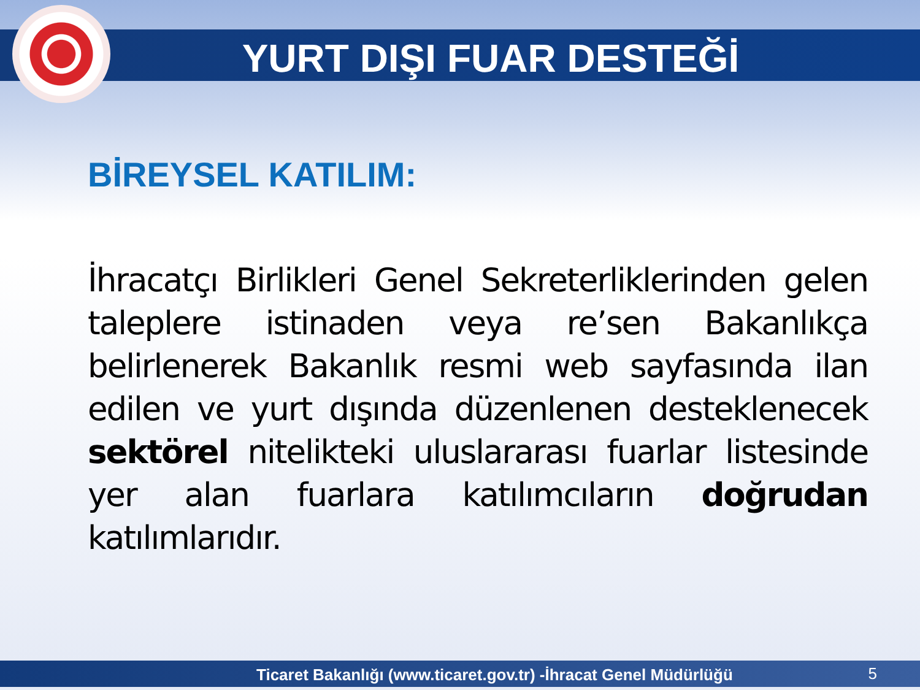YURT DIŞI FUAR DESTEĞİ
BİREYSEL KATILIM:
İhracatçı Birlikleri Genel Sekreterliklerinden gelen taleplere istinaden veya re’sen Bakanlıkça belirlenerek Bakanlık resmi web sayfasında ilan edilen ve yurt dışında düzenlenen desteklenecek sektörel nitelikteki uluslararası fuarlar listesinde yer alan fuarlara katılımcıların doğrudan katılımlarıdır.
Ticaret Bakanlığı (www.ticaret.gov.tr) -İhracat Genel Müdürlüğü 5